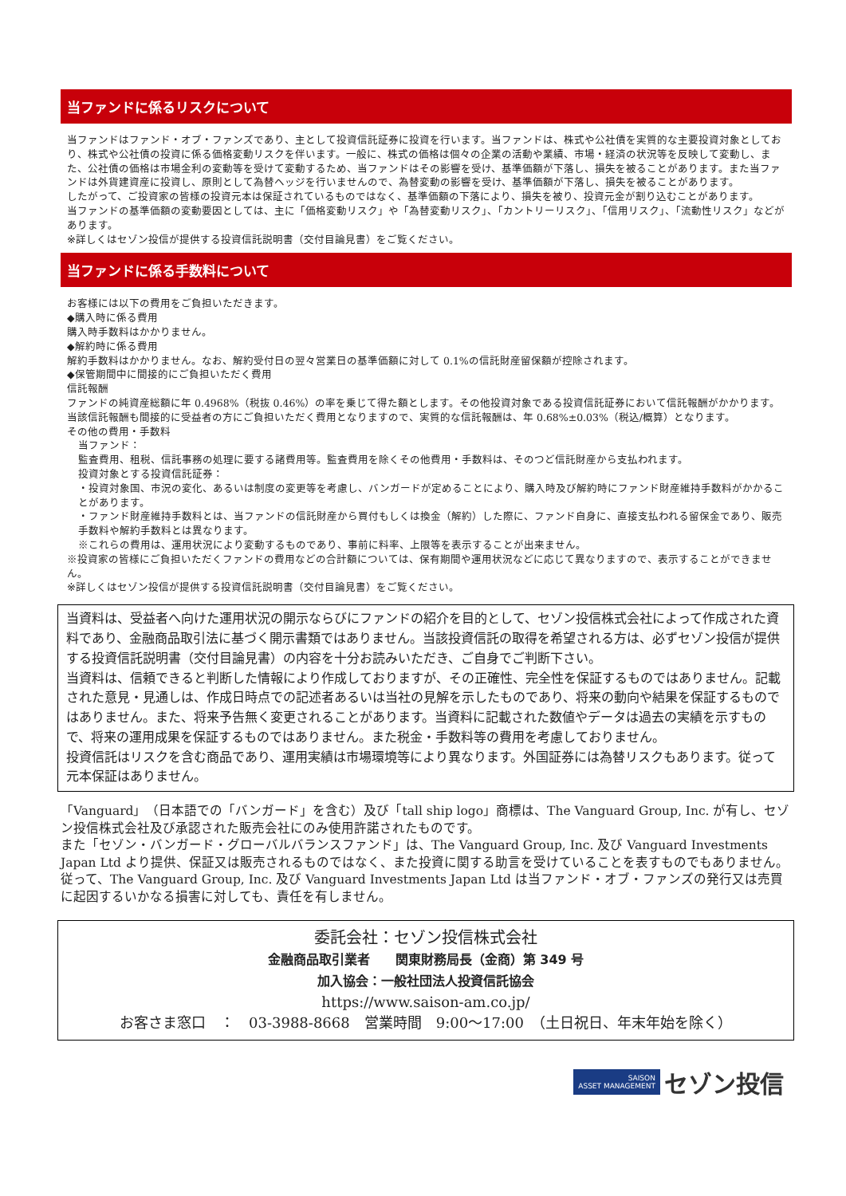当ファンドに係るリスクについて
当ファンドはファンド・オブ・ファンズであり、主として投資信託証券に投資を行います。当ファンドは、株式や公社債を実質的な主要投資対象としており、株式や公社債の投資に係る価格変動リスクを伴います。一般に、株式の価格は個々の企業の活動や業績、市場・経済の状況等を反映して変動し、また、公社債の価格は市場金利の変動等を受けて変動するため、当ファンドはその影響を受け、基準価額が下落し、損失を被ることがあります。また当ファンドは外貨建資産に投資し、原則として為替ヘッジを行いませんので、為替変動の影響を受け、基準価額が下落し、損失を被ることがあります。
したがって、ご投資家の皆様の投資元本は保証されているものではなく、基準価額の下落により、損失を被り、投資元金が割り込むことがあります。
当ファンドの基準価額の変動要因としては、主に「価格変動リスク」や「為替変動リスク」、「カントリーリスク」、「信用リスク」、「流動性リスク」などがあります。
※詳しくはセゾン投信が提供する投資信託説明書（交付目論見書）をご覧ください。
当ファンドに係る手数料について
お客様には以下の費用をご負担いただきます。
◆購入時に係る費用
購入時手数料はかかりません。
◆解約時に係る費用
解約手数料はかかりません。なお、解約受付日の翌々営業日の基準価額に対して 0.1%の信託財産留保額が控除されます。
◆保管期間中に間接的にご負担いただく費用
信託報酬
ファンドの純資産総額に年 0.4968%（税抜 0.46%）の率を乗じて得た額とします。その他投資対象である投資信託証券において信託報酬がかかります。当該信託報酬も間接的に受益者の方にご負担いただく費用となりますので、実質的な信託報酬は、年 0.68%±0.03%（税込/概算）となります。
その他の費用・手数料
当ファンド：
監査費用、租税、信託事務の処理に要する諸費用等。監査費用を除くその他費用・手数料は、そのつど信託財産から支払われます。
投資対象とする投資信託証券：
・投資対象国、市況の変化、あるいは制度の変更等を考慮し、バンガードが定めることにより、購入時及び解約時にファンド財産維持手数料がかかることがあります。
・ファンド財産維持手数料とは、当ファンドの信託財産から買付もしくは換金（解約）した際に、ファンド自身に、直接支払われる留保金であり、販売手数料や解約手数料とは異なります。
※これらの費用は、運用状況により変動するものであり、事前に料率、上限等を表示することが出来ません。
※投資家の皆様にご負担いただくファンドの費用などの合計額については、保有期間や運用状況などに応じて異なりますので、表示することができません。
※詳しくはセゾン投信が提供する投資信託説明書（交付目論見書）をご覧ください。
当資料は、受益者へ向けた運用状況の開示ならびにファンドの紹介を目的として、セゾン投信株式会社によって作成された資料であり、金融商品取引法に基づく開示書類ではありません。当該投資信託の取得を希望される方は、必ずセゾン投信が提供する投資信託説明書（交付目論見書）の内容を十分お読みいただき、ご自身でご判断下さい。
当資料は、信頼できると判断した情報により作成しておりますが、その正確性、完全性を保証するものではありません。記載された意見・見通しは、作成日時点での記述者あるいは当社の見解を示したものであり、将来の動向や結果を保証するものではありません。また、将来予告無く変更されることがあります。当資料に記載された数値やデータは過去の実績を示すもので、将来の運用成果を保証するものではありません。また税金・手数料等の費用を考慮しておりません。
投資信託はリスクを含む商品であり、運用実績は市場環境等により異なります。外国証券には為替リスクもあります。従って元本保証はありません。
「Vanguard」（日本語での「バンガード」を含む）及び「tall ship logo」商標は、The Vanguard Group, Inc. が有し、セゾン投信株式会社及び承認された販売会社にのみ使用許諾されたものです。
また「セゾン・バンガード・グローバルバランスファンド」は、The Vanguard Group, Inc. 及び Vanguard Investments Japan Ltd より提供、保証又は販売されるものではなく、また投資に関する助言を受けていることを表すものでもありません。従って、The Vanguard Group, Inc. 及び Vanguard Investments Japan Ltd は当ファンド・オブ・ファンズの発行又は売買に起因するいかなる損害に対しても、責任を有しません。
委託会社：セゾン投信株式会社
金融商品取引業者　　関東財務局長（金商）第 349 号
加入協会：一般社団法人投資信託協会
https://www.saison-am.co.jp/
お客さま窓口　：　03-3988-8668　営業時間　9:00～17:00　（土日祝日、年末年始を除く）
SAISON
ASSET MANAGEMENT セゾン投信